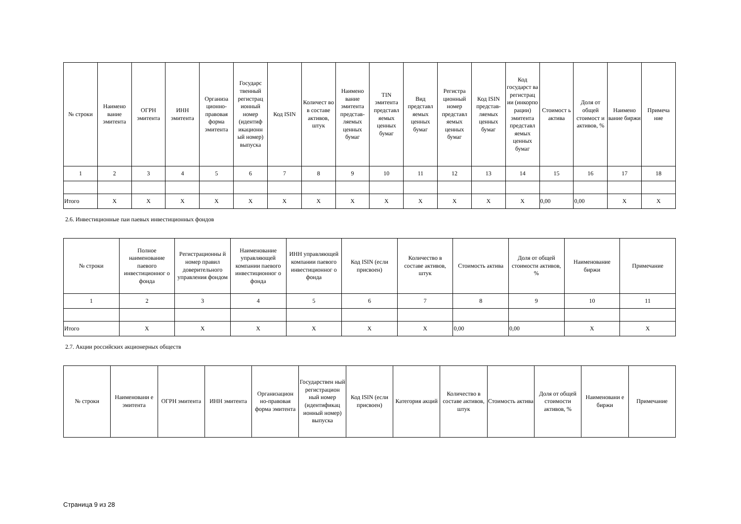| № строки | Наимено вание эмитента | ОГРН эмитента | ИНН эмитента | Организа ционно-правовая форма эмитента | Государс твенный регистрац ионный номер (идентиф икационн ый номер) выпуска | Код ISIN | Количест во в составе активов, штук | Наимено вание эмитента представ-ляемых ценных бумаг | TIN эмитента представл яемых ценных бумаг | Вид представл яемых ценных бумаг | Регистра ционный номер представл яемых ценных бумаг | Код ISIN представ-ляемых ценных бумаг | Код государст ва регистрац ии (инкорпо рации) эмитента представл яемых ценных бумаг | Стоимост ь актива | Доля от общей стоимост и активов, % | Наимено вание биржи | Примеча ние |
| --- | --- | --- | --- | --- | --- | --- | --- | --- | --- | --- | --- | --- | --- | --- | --- | --- | --- |
| 1 | 2 | 3 | 4 | 5 | 6 | 7 | 8 | 9 | 10 | 11 | 12 | 13 | 14 | 15 | 16 | 17 | 18 |
| Итого | X | X | X | X | X | X | X | X | X | X | X | X | X | 0,00 | 0,00 | X | X |
2.6. Инвестиционные паи паевых инвестиционных фондов
| № строки | Полное наименование паевого инвестиционног о фонда | Регистрационны й номер правил доверительного управления фондом | Наименование управляющей компании паевого инвестиционног о фонда | ИНН управляющей компании паевого инвестиционног о фонда | Код ISIN (если присвоен) | Количество в составе активов, штук | Стоимость актива | Доля от общей стоимости активов, % | Наименование биржи | Примечание |
| --- | --- | --- | --- | --- | --- | --- | --- | --- | --- | --- |
| 1 | 2 | 3 | 4 | 5 | 6 | 7 | 8 | 9 | 10 | 11 |
| Итого | X | X | X | X | X | X | 0,00 | 0,00 | X | X |
2.7. Акции российских акционерных обществ
| № строки | Наименовани е эмитента | ОГРН эмитента | ИНН эмитента | Организацион но-правовая форма эмитента | Государствен ный регистрацион ный номер (идентификац ионный номер) выпуска | Код ISIN (если присвоен) | Категория акций | Количество в составе активов, штук | Стоимость актива | Доля от общей стоимости активов, % | Наименовани е биржи | Примечание |
| --- | --- | --- | --- | --- | --- | --- | --- | --- | --- | --- | --- | --- |
Страница 9 из 28